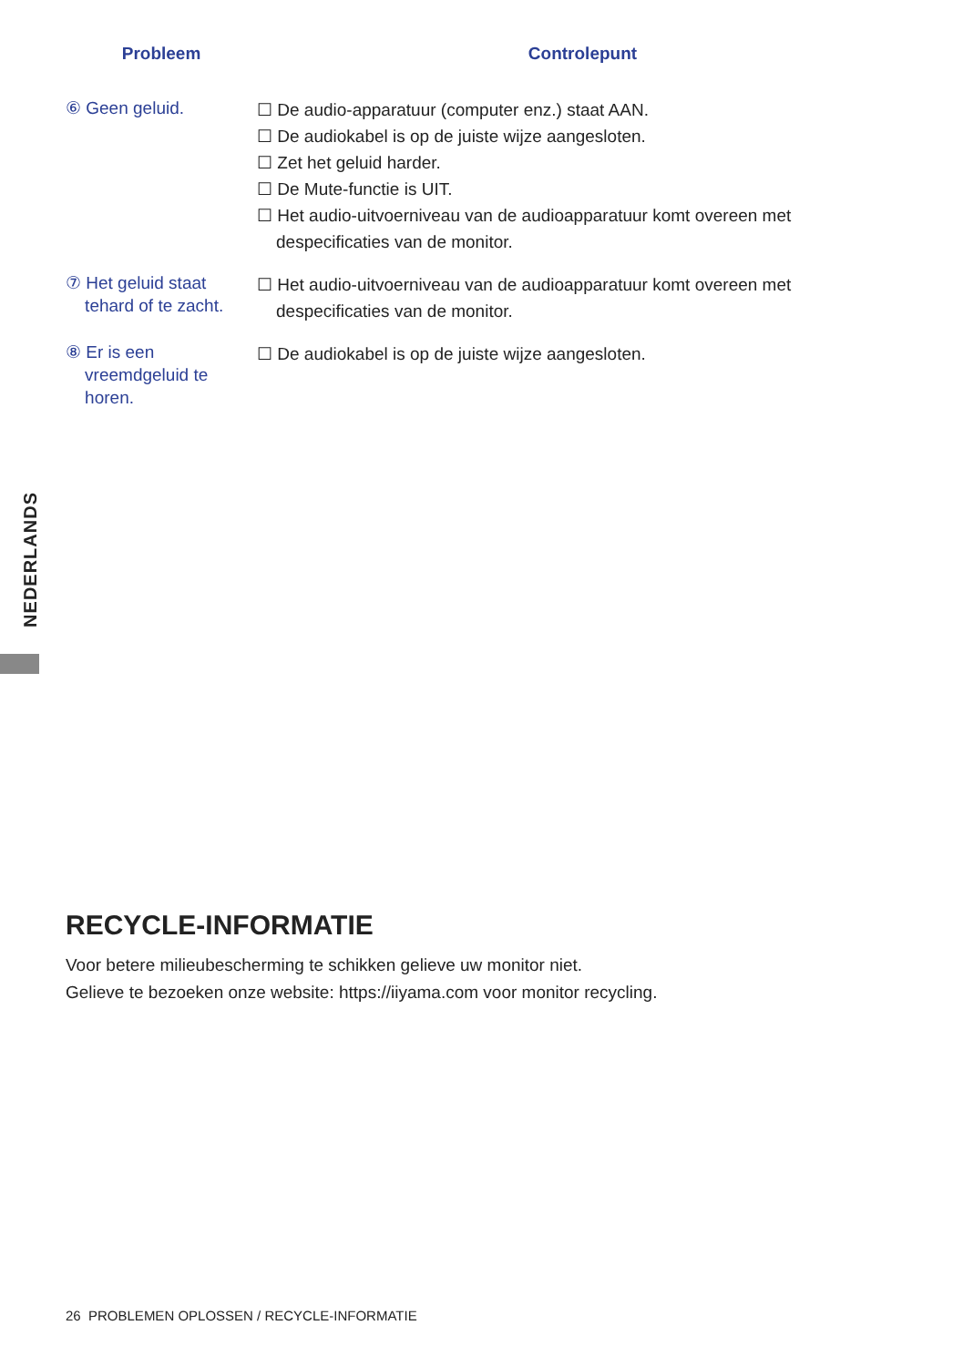| Probleem | Controlepunt |
| --- | --- |
| ⑥ Geen geluid. | ☐ De audio-apparatuur (computer enz.) staat AAN. ☐ De audiokabel is op de juiste wijze aangesloten. ☐ Zet het geluid harder. ☐ De Mute-functie is UIT. ☐ Het audio-uitvoerniveau van de audioapparatuur komt overeen met despecificaties van de monitor. |
| ⑦ Het geluid staat tehard of te zacht. | ☐ Het audio-uitvoerniveau van de audioapparatuur komt overeen met despecificaties van de monitor. |
| ⑧ Er is een vreemdgeluid te horen. | ☐ De audiokabel is op de juiste wijze aangesloten. |
RECYCLE-INFORMATIE
Voor betere milieubescherming te schikken gelieve uw monitor niet.
Gelieve te bezoeken onze website: https://iiyama.com voor monitor recycling.
NEDERLANDS
26 PROBLEMEN OPLOSSEN / RECYCLE-INFORMATIE